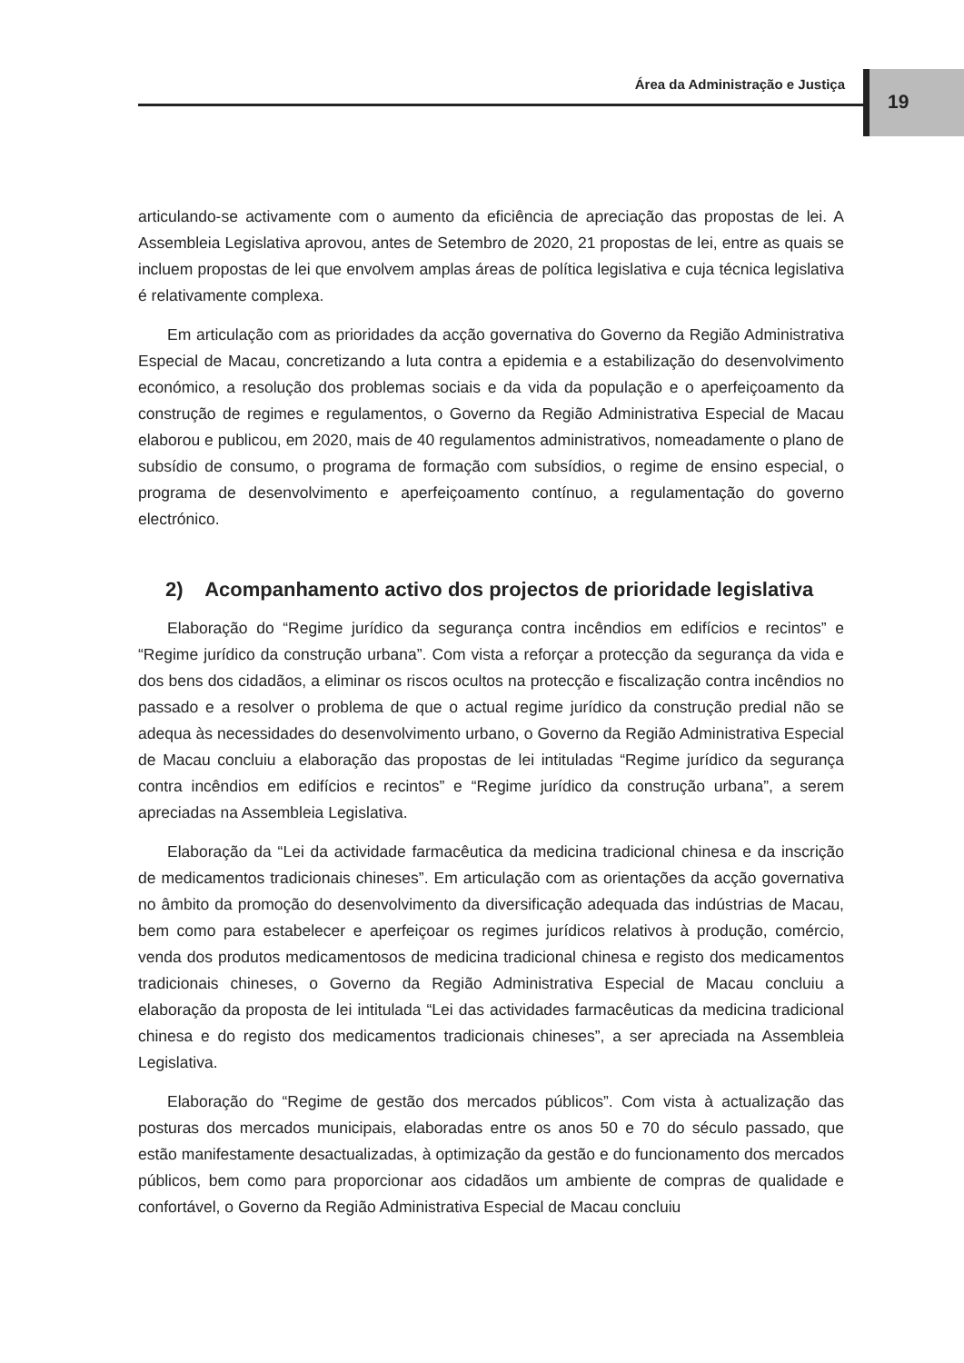Área da Administração e Justiça 19
articulando-se activamente com o aumento da eficiência de apreciação das propostas de lei. A Assembleia Legislativa aprovou, antes de Setembro de 2020, 21 propostas de lei, entre as quais se incluem propostas de lei que envolvem amplas áreas de política legislativa e cuja técnica legislativa é relativamente complexa.
Em articulação com as prioridades da acção governativa do Governo da Região Administrativa Especial de Macau, concretizando a luta contra a epidemia e a estabilização do desenvolvimento económico, a resolução dos problemas sociais e da vida da população e o aperfeiçoamento da construção de regimes e regulamentos, o Governo da Região Administrativa Especial de Macau elaborou e publicou, em 2020, mais de 40 regulamentos administrativos, nomeadamente o plano de subsídio de consumo, o programa de formação com subsídios, o regime de ensino especial, o programa de desenvolvimento e aperfeiçoamento contínuo, a regulamentação do governo electrónico.
2) Acompanhamento activo dos projectos de prioridade legislativa
Elaboração do “Regime jurídico da segurança contra incêndios em edifícios e recintos” e “Regime jurídico da construção urbana”. Com vista a reforçar a protecção da segurança da vida e dos bens dos cidadãos, a eliminar os riscos ocultos na protecção e fiscalização contra incêndios no passado e a resolver o problema de que o actual regime jurídico da construção predial não se adequa às necessidades do desenvolvimento urbano, o Governo da Região Administrativa Especial de Macau concluiu a elaboração das propostas de lei intituladas “Regime jurídico da segurança contra incêndios em edifícios e recintos” e “Regime jurídico da construção urbana”, a serem apreciadas na Assembleia Legislativa.
Elaboração da “Lei da actividade farmacêutica da medicina tradicional chinesa e da inscrição de medicamentos tradicionais chineses”. Em articulação com as orientações da acção governativa no âmbito da promoção do desenvolvimento da diversificação adequada das indústrias de Macau, bem como para estabelecer e aperfeiçoar os regimes jurídicos relativos à produção, comércio, venda dos produtos medicamentosos de medicina tradicional chinesa e registo dos medicamentos tradicionais chineses, o Governo da Região Administrativa Especial de Macau concluiu a elaboração da proposta de lei intitulada “Lei das actividades farmacêuticas da medicina tradicional chinesa e do registo dos medicamentos tradicionais chineses”, a ser apreciada na Assembleia Legislativa.
Elaboração do “Regime de gestão dos mercados públicos”. Com vista à actualização das posturas dos mercados municipais, elaboradas entre os anos 50 e 70 do século passado, que estão manifestamente desactualizadas, à optimização da gestão e do funcionamento dos mercados públicos, bem como para proporcionar aos cidadãos um ambiente de compras de qualidade e confortável, o Governo da Região Administrativa Especial de Macau concluiu